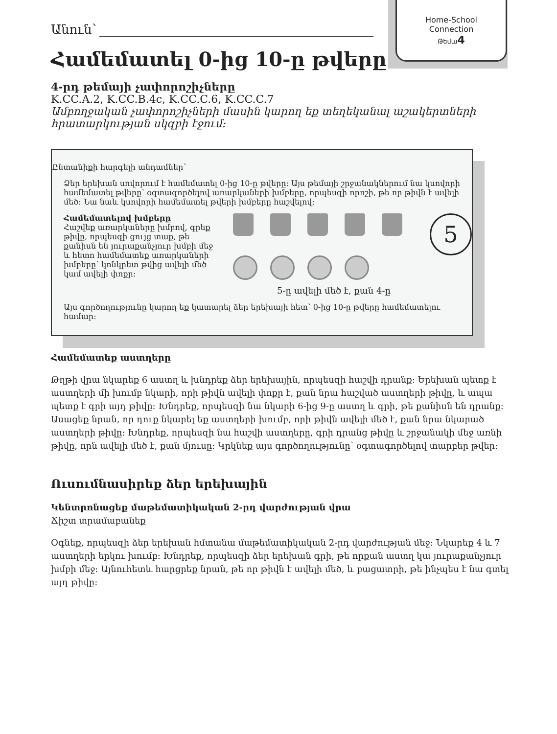Home-School
Connection
Թեմա 4
Անուն՝
Համեմատել 0-ից 10-ը թվերը
4-րդ թեմայի չափորոշիչները
K.CC.A.2, K.CC.B.4c, K.CC.C.6, K.CC.C.7
Ամբողջական չափորոշիչների մասին կարող եք տեղեկանալ աշակերտների հրատարկության սկզբի էջում:
Ընտանիքի հարգելի անդամներ՝
Ձեր երեխան սովորում է համեմատել 0-ից 10-ը թվերը: Այս թեմայի շրջանակներում նա կսովորի համեմատել թվերը՝ օգտագործելով առարկաների խմբերը, որպեսզի որոշի, թե որ թիվն է ավելի մեծ: Նա նաև կսովորի համեմատել թվերի խմբերը հաշվելով:
Համեմատելով խմբերը
Հաշվեք առարկաները խմբով, գրեք թիվը, որպեսզի ցույց տաք, թե քանիսն են յուրաքանչյուր խմբի մեջ և հետո համեմատեք առարկաների խմբերը՝ կոնկրետ թվից ավելի մեծ կամ ավելի փոքր:
5
5-ը ավելի մեծ է, քան 4-ը
Այս գործողությունը կարող եք կատարել ձեր երեխայի հետ՝ 0-ից 10-ը թվերը համեմատելու համար:
Համեմատեք աստղերը
Թղթի վրա նկարեք 6 աստղ և խնդրեք ձեր երեխային, որպեսզի հաշվի դրանք: Երեխան պետք է աստղերի մի խումբ նկարի, որի թիվն ավելի փոքր է, քան նրա հաշված աստղերի թիվը, և ապա պետք է գրի այդ թիվը: Խնդրեք, որպեսզի նա նկարի 6-ից 9-ը աստղ և գրի, թե քանիսն են դրանք: Ասացեք նրան, որ դուք նկարել եք աստղերի խումբ, որի թիվն ավելի մեծ է, քան նրա նկարած աստղերի թիվը: Խնդրեք, որպեսզի նա հաշվի աստղերը, գրի դրանց թիվը և շրջանակի մեջ առնի թիվը, որն ավելի մեծ է, քան մյուսը: Կրկնեք այս գործողությունը՝ օգտագործելով տարբեր թվեր:
Ուսումնասիրեք ձեր երեխային
Կենտրոնացեք մաթեմատիկական 2-րդ վարժության վրա
Ճիշտ տրամաբանեք
Օգնեք, որպեսզի ձեր երեխան հմտանա մաթեմատիկական 2-րդ վարժության մեջ: Նկարեք 4 և 7 աստղերի երկու խումբ: Խնդրեք, որպեսզի ձեր երեխան գրի, թե որքան աստղ կա յուրաքանչյուր խմբի մեջ: Այնուհետև հարցրեք նրան, թե որ թիվն է ավելի մեծ, և բացատրի, թե ինչպես է նա գտել այդ թիվը: